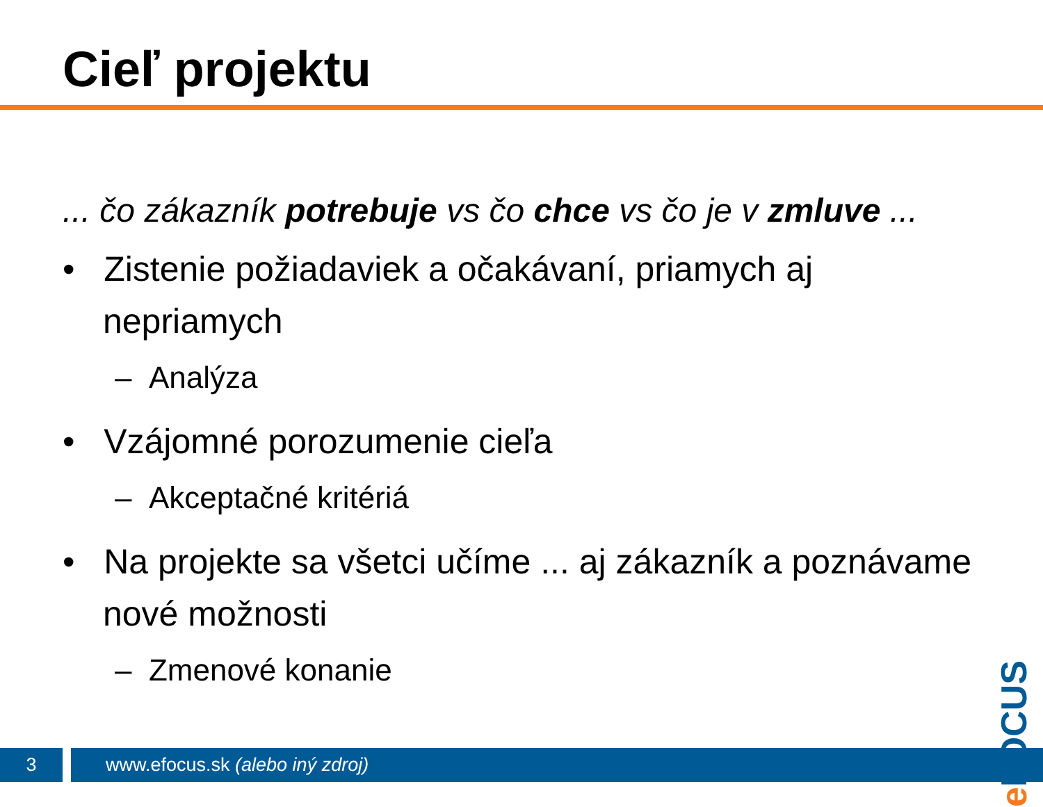Cieľ projektu
... čo zákazník potrebuje vs čo chce vs čo je v zmluve ...
• Zistenie požiadaviek a očakávaní, priamych aj nepriamych
– Analýza
• Vzájomné porozumenie cieľa
– Akceptačné kritériá
• Na projekte sa všetci učíme ... aj zákazník a poznávame nové možnosti
– Zmenové konanie
e FOCUS
3
www.efocus.sk (alebo iný zdroj)